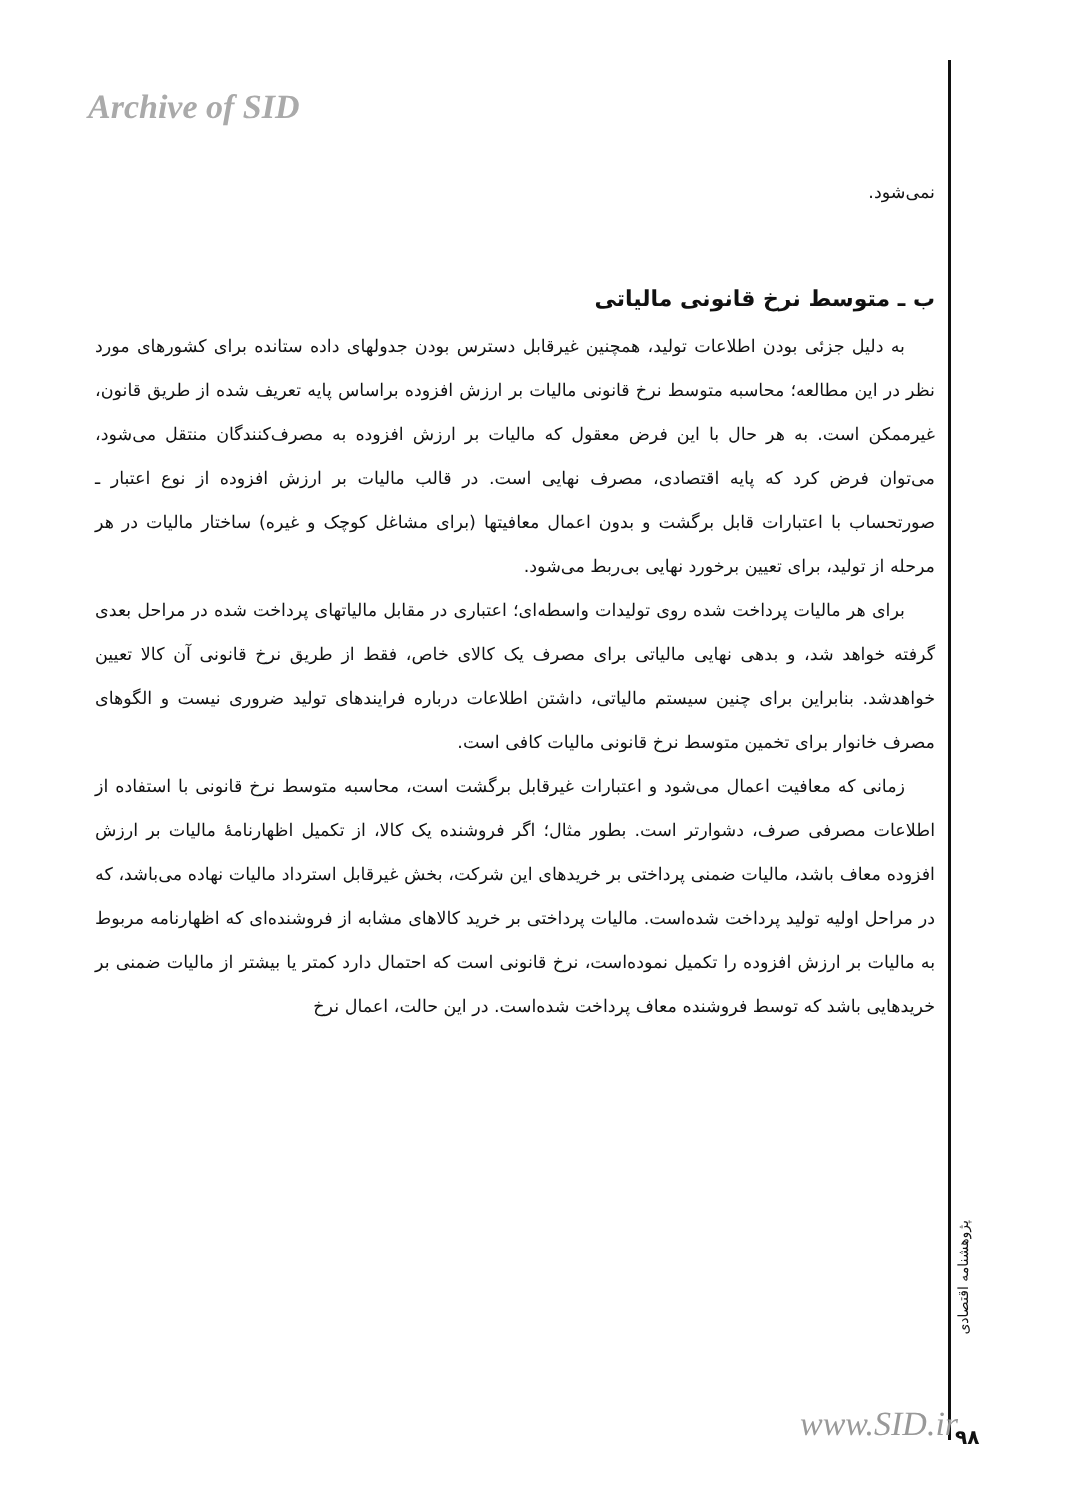Archive of SID
نمی‌شود.
ب ـ متوسط نرخ قانونی مالیاتی
به دلیل جزئی بودن اطلاعات تولید، همچنین غیرقابل دسترس بودن جدولهای داده ستانده برای کشورهای مورد نظر در این مطالعه؛ محاسبه متوسط نرخ قانونی مالیات بر ارزش افزوده براساس پایه تعریف شده از طریق قانون، غیرممکن است. به هر حال با این فرض معقول که مالیات بر ارزش افزوده به مصرف‌کنندگان منتقل می‌شود، می‌توان فرض کرد که پایه اقتصادی، مصرف نهایی است. در قالب مالیات بر ارزش افزوده از نوع اعتبار ـ صورتحساب با اعتبارات قابل برگشت و بدون اعمال معافیتها (برای مشاغل کوچک و غیره) ساختار مالیات در هر مرحله از تولید، برای تعیین برخورد نهایی بی‌ربط می‌شود.
برای هر مالیات پرداخت شده روی تولیدات واسطه‌ای؛ اعتباری در مقابل مالیاتهای پرداخت شده در مراحل بعدی گرفته خواهد شد، و بدهی نهایی مالیاتی برای مصرف یک کالای خاص، فقط از طریق نرخ قانونی آن کالا تعیین خواهدشد. بنابراین برای چنین سیستم مالیاتی، داشتن اطلاعات درباره فرایندهای تولید ضروری نیست و الگوهای مصرف خانوار برای تخمین متوسط نرخ قانونی مالیات کافی است.
زمانی که معافیت اعمال می‌شود و اعتبارات غیرقابل برگشت است، محاسبه متوسط نرخ قانونی با استفاده از اطلاعات مصرفی صرف، دشوارتر است. بطور مثال؛ اگر فروشنده یک کالا، از تکمیل اظهارنامهٔ مالیات بر ارزش افزوده معاف باشد، مالیات ضمنی پرداختی بر خریدهای این شرکت، بخش غیرقابل استرداد مالیات نهاده می‌باشد، که در مراحل اولیه تولید پرداخت شده‌است. مالیات پرداختی بر خرید کالاهای مشابه از فروشنده‌ای که اظهارنامه مربوط به مالیات بر ارزش افزوده را تکمیل نموده‌است، نرخ قانونی است که احتمال دارد کمتر یا بیشتر از مالیات ضمنی بر خریدهایی باشد که توسط فروشنده معاف پرداخت شده‌است. در این حالت، اعمال نرخ
پژوهشنامه اقتصادی
www.SID.ir ۹۸